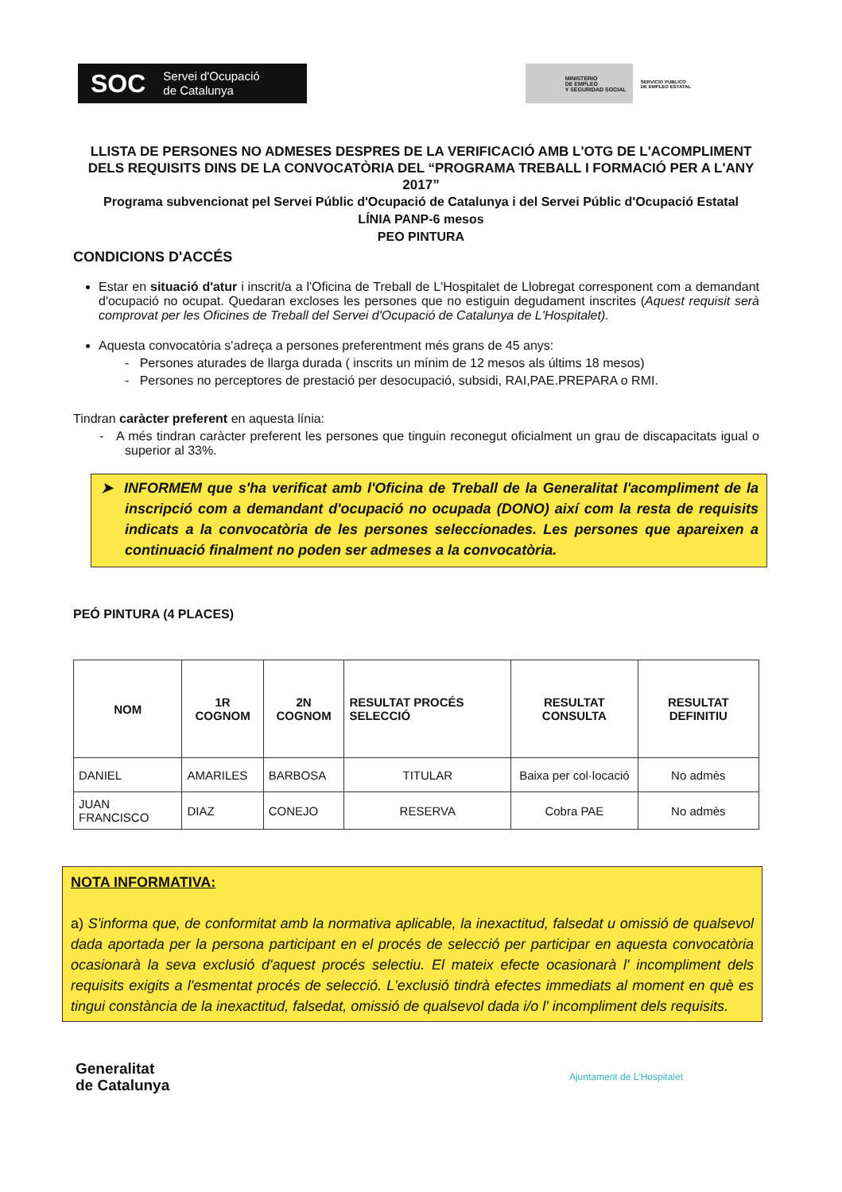SOC Servei d'Ocupació
de Catalunya
MINISTERIO
DE EMPLEO
Y SEGURIDAD SOCIAL
SERVICIO PÚBLICO
DE EMPLEO ESTATAL
LLISTA DE PERSONES NO ADMESES DESPRES DE LA VERIFICACIÓ AMB L'OTG DE L'ACOMPLIMENT DELS REQUISITS DINS DE LA CONVOCATÒRIA DEL “PROGRAMA TREBALL I FORMACIÓ PER A L'ANY 2017”
Programa subvencionat pel Servei Públic d'Ocupació de Catalunya i del Servei Públic d'Ocupació Estatal
LÍNIA PANP-6 mesos
PEO PINTURA
CONDICIONS D'ACCÉS
Estar en situació d'atur i inscrit/a a l'Oficina de Treball de L'Hospitalet de Llobregat corresponent com a demandant d'ocupació no ocupat. Quedaran excloses les persones que no estiguin degudament inscrites (Aquest requisit serà comprovat per les Oficines de Treball del Servei d'Ocupació de Catalunya de L'Hospitalet).
Aquesta convocatòria s'adreça a persones preferentment més grans de 45 anys:
- Persones aturades de llarga durada ( inscrits un mínim de 12 mesos als últims 18 mesos)
- Persones no perceptores de prestació per desocupació, subsidi, RAI,PAE.PREPARA o RMI.
Tindran caràcter preferent en aquesta línia:
- A més tindran caràcter preferent les persones que tinguin reconegut oficialment un grau de discapacitats igual o superior al 33%.
➤ INFORMEM que s'ha verificat amb l'Oficina de Treball de la Generalitat l'acompliment de la inscripció com a demandant d'ocupació no ocupada (DONO) així com la resta de requisits indicats a la convocatòria de les persones seleccionades. Les persones que apareixen a continuació finalment no poden ser admeses a la convocatòria.
PEÓ PINTURA (4 PLACES)
| NOM | 1R COGNOM | 2N COGNOM | RESULTAT PROCÉS SELECCIÓ | RESULTAT CONSULTA | RESULTAT DEFINITIU |
| --- | --- | --- | --- | --- | --- |
| DANIEL | AMARILES | BARBOSA | TITULAR | Baixa per col·locació | No admès |
| JUAN FRANCISCO | DIAZ | CONEJO | RESERVA | Cobra PAE | No admès |
NOTA INFORMATIVA:
a) S'informa que, de conformitat amb la normativa aplicable, la inexactitud, falsedat u omissió de qualsevol dada aportada per la persona participant en el procés de selecció per participar en aquesta convocatòria ocasionarà la seva exclusió d'aquest procés selectiu. El mateix efecte ocasionarà l' incompliment dels requisits exigits a l'esmentat procés de selecció. L'exclusió tindrà efectes immediats al moment en què es tingui constància de la inexactitud, falsedat, omissió de qualsevol dada i/o l' incompliment dels requisits.
Generalitat
de Catalunya
Ajuntament de L'Hospitalet